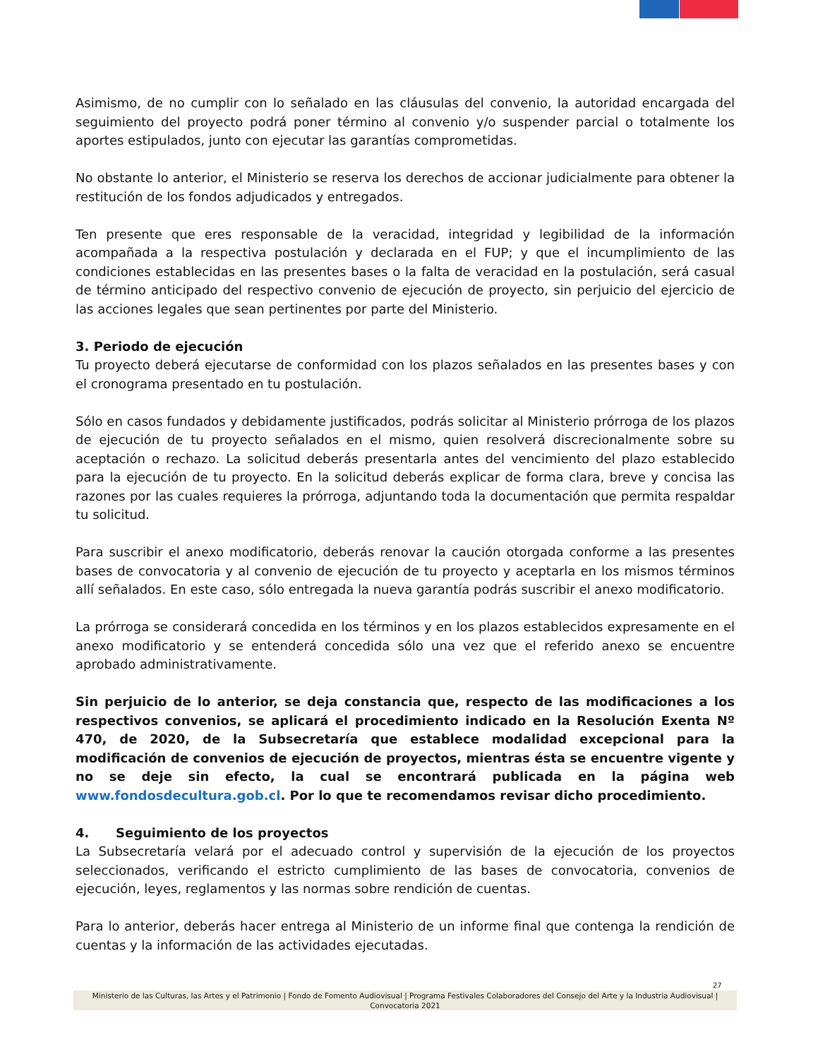Asimismo, de no cumplir con lo señalado en las cláusulas del convenio, la autoridad encargada del seguimiento del proyecto podrá poner término al convenio y/o suspender parcial o totalmente los aportes estipulados, junto con ejecutar las garantías comprometidas.
No obstante lo anterior, el Ministerio se reserva los derechos de accionar judicialmente para obtener la restitución de los fondos adjudicados y entregados.
Ten presente que eres responsable de la veracidad, integridad y legibilidad de la información acompañada a la respectiva postulación y declarada en el FUP; y que el incumplimiento de las condiciones establecidas en las presentes bases o la falta de veracidad en la postulación, será casual de término anticipado del respectivo convenio de ejecución de proyecto, sin perjuicio del ejercicio de las acciones legales que sean pertinentes por parte del Ministerio.
3. Periodo de ejecución
Tu proyecto deberá ejecutarse de conformidad con los plazos señalados en las presentes bases y con el cronograma presentado en tu postulación.
Sólo en casos fundados y debidamente justificados, podrás solicitar al Ministerio prórroga de los plazos de ejecución de tu proyecto señalados en el mismo, quien resolverá discrecionalmente sobre su aceptación o rechazo. La solicitud deberás presentarla antes del vencimiento del plazo establecido para la ejecución de tu proyecto. En la solicitud deberás explicar de forma clara, breve y concisa las razones por las cuales requieres la prórroga, adjuntando toda la documentación que permita respaldar tu solicitud.
Para suscribir el anexo modificatorio, deberás renovar la caución otorgada conforme a las presentes bases de convocatoria y al convenio de ejecución de tu proyecto y aceptarla en los mismos términos allí señalados. En este caso, sólo entregada la nueva garantía podrás suscribir el anexo modificatorio.
La prórroga se considerará concedida en los términos y en los plazos establecidos expresamente en el anexo modificatorio y se entenderá concedida sólo una vez que el referido anexo se encuentre aprobado administrativamente.
Sin perjuicio de lo anterior, se deja constancia que, respecto de las modificaciones a los respectivos convenios, se aplicará el procedimiento indicado en la Resolución Exenta Nº 470, de 2020, de la Subsecretaría que establece modalidad excepcional para la modificación de convenios de ejecución de proyectos, mientras ésta se encuentre vigente y no se deje sin efecto, la cual se encontrará publicada en la página web www.fondosdecultura.gob.cl. Por lo que te recomendamos revisar dicho procedimiento.
4. Seguimiento de los proyectos
La Subsecretaría velará por el adecuado control y supervisión de la ejecución de los proyectos seleccionados, verificando el estricto cumplimiento de las bases de convocatoria, convenios de ejecución, leyes, reglamentos y las normas sobre rendición de cuentas.
Para lo anterior, deberás hacer entrega al Ministerio de un informe final que contenga la rendición de cuentas y la información de las actividades ejecutadas.
27
Ministerio de las Culturas, las Artes y el Patrimonio | Fondo de Fomento Audiovisual | Programa Festivales Colaboradores del Consejo del Arte y la Industria Audiovisual | Convocatoria 2021